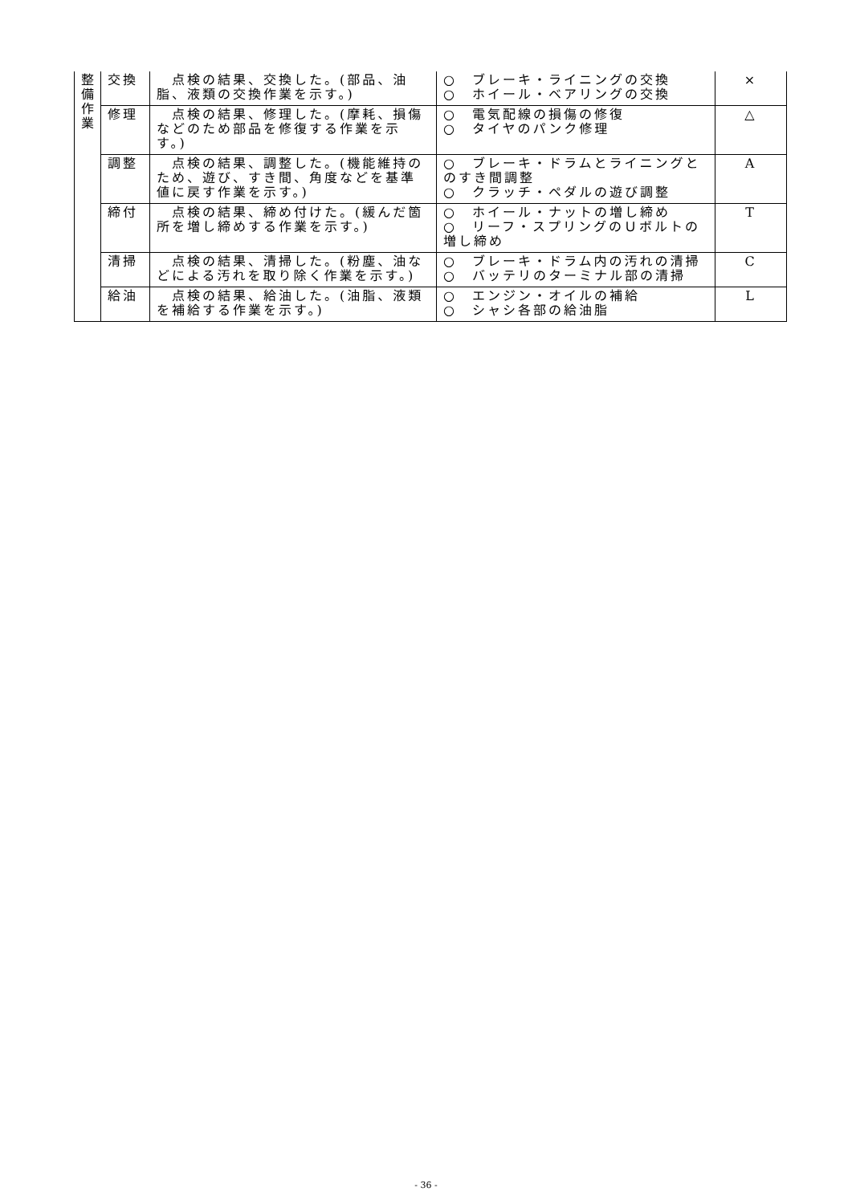| 整 備 作 業 | 交換 | 点検の結果、交換した。(部品、油脂、液類の交換作業を示す。) | ○ ブレーキ・ライニングの交換 ○ ホイール・ベアリングの交換 | × |
| | 修理 | 点検の結果、修理した。(摩耗、損傷などのため部品を修復する作業を示す。) | ○ 電気配線の損傷の修復 ○ タイヤのパンク修理 | △ |
| | 調整 | 点検の結果、調整した。(機能維持のため、遊び、すき間、角度などを基準値に戻す作業を示す。) | ○ ブレーキ・ドラムとライニングとのすき間調整 ○ クラッチ・ペダルの遊び調整 | A |
| | 締付 | 点検の結果、締め付けた。(緩んだ箇所を増し締めする作業を示す。) | ○ ホイール・ナットの増し締め ○ リーフ・スプリングのＵボルトの増し締め | T |
| | 清掃 | 点検の結果、清掃した。(粉塵、油などによる汚れを取り除く作業を示す。) | ○ ブレーキ・ドラム内の汚れの清掃 ○ バッテリのターミナル部の清掃 | C |
| | 給油 | 点検の結果、給油した。(油脂、液類を補給する作業を示す。) | ○ エンジン・オイルの補給 ○ シャシ各部の給油脂 | L |
- 36 -